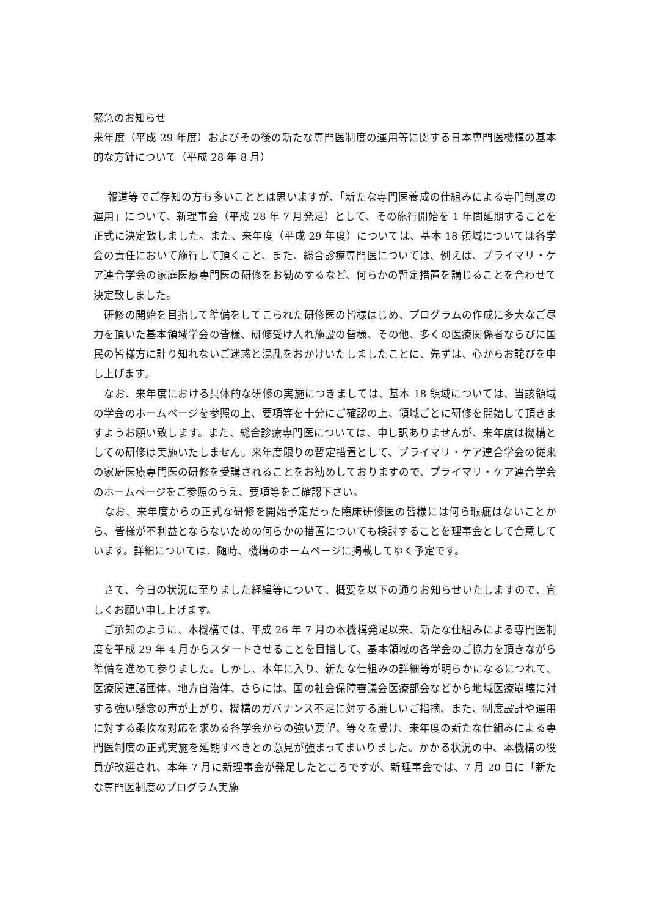緊急のお知らせ
来年度（平成 29 年度）およびその後の新たな専門医制度の運用等に関する日本専門医機構の基本的な方針について（平成 28 年 8 月）
　 報道等でご存知の方も多いこととは思いますが、「新たな専門医養成の仕組みによる専門制度の運用」について、新理事会（平成 28 年 7 月発足）として、その施行開始を 1 年間延期することを正式に決定致しました。また、来年度（平成 29 年度）については、基本 18 領域については各学会の責任において施行して頂くこと、また、総合診療専門医については、例えば、プライマリ・ケア連合学会の家庭医療専門医の研修をお勧めするなど、何らかの暫定措置を講じることを合わせて決定致しました。
　研修の開始を目指して準備をしてこられた研修医の皆様はじめ、プログラムの作成に多大なご尽力を頂いた基本領域学会の皆様、研修受け入れ施設の皆様、その他、多くの医療関係者ならびに国民の皆様方に計り知れないご迷惑と混乱をおかけいたしましたことに、先ずは、心からお詫びを申し上げます。
　なお、来年度における具体的な研修の実施につきましては、基本 18 領域については、当該領域の学会のホームページを参照の上、要項等を十分にご確認の上、領域ごとに研修を開始して頂きますようお願い致します。また、総合診療専門医については、申し訳ありませんが、来年度は機構としての研修は実施いたしません。来年度限りの暫定措置として、プライマリ・ケア連合学会の従来の家庭医療専門医の研修を受講されることをお勧めしておりますので、プライマリ・ケア連合学会のホームページをご参照のうえ、要項等をご確認下さい。
　なお、来年度からの正式な研修を開始予定だった臨床研修医の皆様には何ら瑕疵はないことから、皆様が不利益とならないための何らかの措置についても検討することを理事会として合意しています。詳細については、随時、機構のホームページに掲載してゆく予定です。
　さて、今日の状況に至りました経緯等について、概要を以下の通りお知らせいたしますので、宜しくお願い申し上げます。
　ご承知のように、本機構では、平成 26 年 7 月の本機構発足以来、新たな仕組みによる専門医制度を平成 29 年 4 月からスタートさせることを目指して、基本領域の各学会のご協力を頂きながら準備を進めて参りました。しかし、本年に入り、新たな仕組みの詳細等が明らかになるにつれて、医療関連諸団体、地方自治体、さらには、国の社会保障審議会医療部会などから地域医療崩壊に対する強い懸念の声が上がり、機構のガバナンス不足に対する厳しいご指摘、また、制度設計や運用に対する柔軟な対応を求める各学会からの強い要望、等々を受け、来年度の新たな仕組みによる専門医制度の正式実施を延期すべきとの意見が強まってまいりました。かかる状況の中、本機構の役員が改選され、本年 7 月に新理事会が発足したところですが、新理事会では、7 月 20 日に「新たな専門医制度のプログラム実施